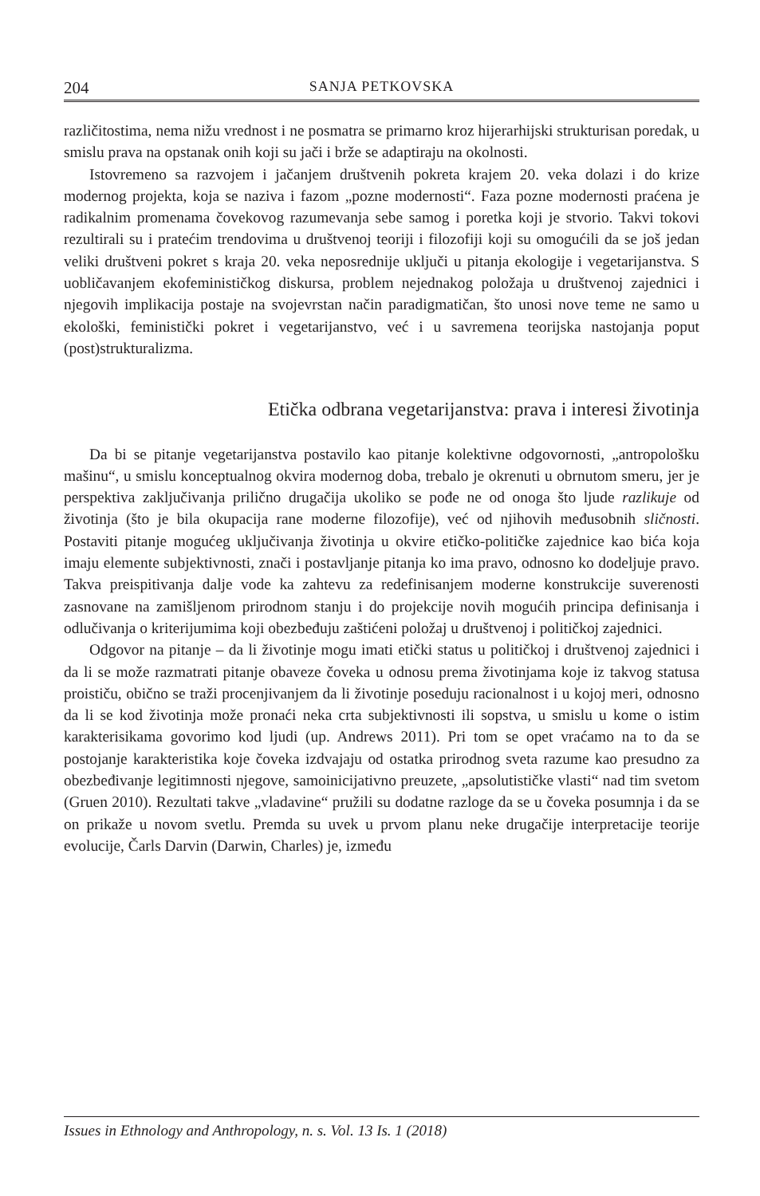204 SANJA PETKOVSKA
različitostima, nema nižu vrednost i ne posmatra se primarno kroz hijerarhijski strukturisan poredak, u smislu prava na opstanak onih koji su jači i brže se adaptiraju na okolnosti.
Istovremeno sa razvojem i jačanjem društvenih pokreta krajem 20. veka dolazi i do krize modernog projekta, koja se naziva i fazom „pozne modernosti“. Faza pozne modernosti praćena je radikalnim promenama čovekovog razumevanja sebe samog i poretka koji je stvorio. Takvi tokovi rezultirali su i pratećim trendovima u društvenoj teoriji i filozofiji koji su omogućili da se još jedan veliki društveni pokret s kraja 20. veka neposrednije uključi u pitanja ekologije i vegetarijanstva. S uobličavanjem ekofeminističkog diskursa, problem nejednakog položaja u društvenoj zajednici i njegovih implikacija postaje na svojevrstan način paradigmatičan, što unosi nove teme ne samo u ekološki, feministički pokret i vegetarijanstvo, već i u savremena teorijska nastojanja poput (post)strukturalizma.
Etička odbrana vegetarijanstva: prava i interesi životinja
Da bi se pitanje vegetarijanstva postavilo kao pitanje kolektivne odgovornosti, „antropološku mašinu“, u smislu konceptualnog okvira modernog doba, trebalo je okrenuti u obrnutom smeru, jer je perspektiva zaključivanja prilično drugačija ukoliko se pođe ne od onoga što ljude razlikuje od životinja (što je bila okupacija rane moderne filozofije), već od njihovih međusobnih sličnosti. Postaviti pitanje mogućeg uključivanja životinja u okvire etičko-političke zajednice kao bića koja imaju elemente subjektivnosti, znači i postavljanje pitanja ko ima pravo, odnosno ko dodeljuje pravo. Takva preispitivanja dalje vode ka zahtevu za redefinisanjem moderne konstrukcije suverenosti zasnovane na zamišljenom prirodnom stanju i do projekcije novih mogućih principa definisanja i odlučivanja o kriterijumima koji obezbeđuju zaštićeni položaj u društvenoj i političkoj zajednici.
Odgovor na pitanje – da li životinje mogu imati etički status u političkoj i društvenoj zajednici i da li se može razmatrati pitanje obaveze čoveka u odnosu prema životinjama koje iz takvog statusa proističu, obično se traži procenjivanjem da li životinje poseduju racionalnost i u kojoj meri, odnosno da li se kod životinja može pronaći neka crta subjektivnosti ili sopstva, u smislu u kome o istim karakterisikama govorimo kod ljudi (up. Andrews 2011). Pri tom se opet vraćamo na to da se postojanje karakteristika koje čoveka izdvajaju od ostatka prirodnog sveta razume kao presudno za obezbeđivanje legitimnosti njegove, samoinicijativno preuzete, „apsolutističke vlasti“ nad tim svetom (Gruen 2010). Rezultati takve „vladavine“ pružili su dodatne razloge da se u čoveka posumnja i da se on prikaže u novom svetlu. Premda su uvek u prvom planu neke drugačije interpretacije teorije evolucije, Čarls Darvin (Darwin, Charles) je, između
Issues in Ethnology and Anthropology, n. s. Vol. 13 Is. 1 (2018)